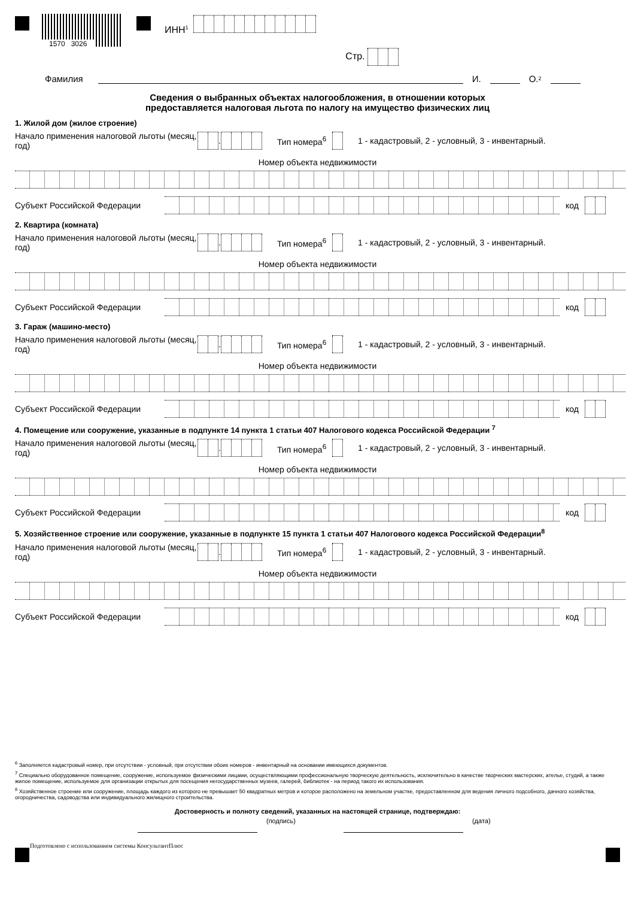1570 3026
ИНН<sup>1</sup>
Стр.
Фамилия И. О.<sup>2</sup>
Сведения о выбранных объектах налогообложения, в отношении которых
предоставляется налоговая льгота по налогу на имущество физических лиц
1. Жилой дом (жилое строение)
Начало применения налоговой льготы (месяц, год)
. Тип номера<sup>6</sup> 1 - кадастровый, 2 - условный, 3 - инвентарный.
Номер объекта недвижимости
Субъект Российской Федерации код
2. Квартира (комната)
Начало применения налоговой льготы (месяц, год)
. Тип номера<sup>6</sup> 1 - кадастровый, 2 - условный, 3 - инвентарный.
Номер объекта недвижимости
Субъект Российской Федерации код
3. Гараж (машино-место)
Начало применения налоговой льготы (месяц, год)
. Тип номера<sup>6</sup> 1 - кадастровый, 2 - условный, 3 - инвентарный.
Номер объекта недвижимости
Субъект Российской Федерации код
4. Помещение или сооружение, указанные в подпункте 14 пункта 1 статьи 407 Налогового кодекса Российской Федерации <sup>7</sup>
Начало применения налоговой льготы (месяц, год)
. Тип номера<sup>6</sup> 1 - кадастровый, 2 - условный, 3 - инвентарный.
Номер объекта недвижимости
Субъект Российской Федерации код
5. Хозяйственное строение или сооружение, указанные в подпункте 15 пункта 1 статьи 407 Налогового кодекса Российской Федерации<sup>8</sup>
Начало применения налоговой льготы (месяц, год)
. Тип номера<sup>6</sup> 1 - кадастровый, 2 - условный, 3 - инвентарный.
Номер объекта недвижимости
Субъект Российской Федерации код
<sup>6</sup> Заполняется кадастровый номер, при отсутствии - условный, при отсутствии обоих номеров - инвентарный на основании имеющихся документов.
<sup>7</sup> Специально оборудованное помещение, сооружение, используемое физическими лицами, осуществляющими профессиональную творческую деятельность, исключительно в качестве творческих мастерских, ателье, студий, а также жилое помещение, используемое для организации открытых для посещения негосударственных музеев, галерей, библиотек - на период такого их использования.
<sup>8</sup> Хозяйственное строение или сооружение, площадь каждого из которого не превышает 50 квадратных метров и которое расположено на земельном участке, предоставленном для ведения личного подсобного, дачного хозяйства, огородничества, садоводства или индивидуального жилищного строительства.
Достоверность и полноту сведений, указанных на настоящей странице, подтверждаю:
(подпись) (дата)
Подготовлено с использованием системы КонсультантПлюс